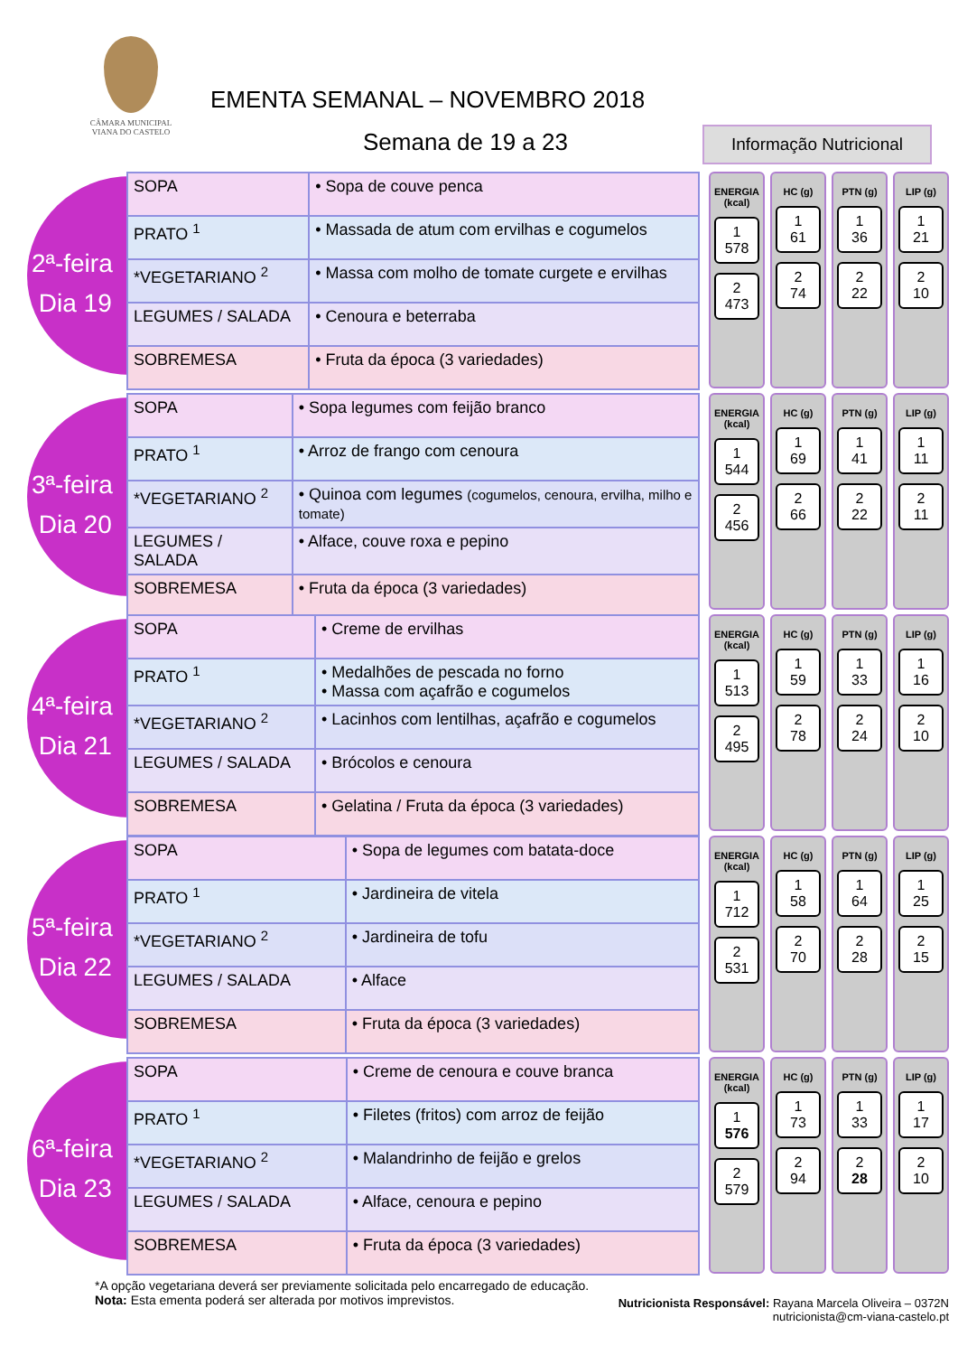CÂMARA MUNICIPAL
VIANA DO CASTELO
EMENTA SEMANAL – NOVEMBRO 2018
Semana de 19 a 23
Informação Nutricional
2ª-feira
Dia 19
| SOPA | • Sopa de couve penca |
| PRATO <sup>1</sup> | • Massada de atum com ervilhas e cogumelos |
| *VEGETARIANO <sup>2</sup> | • Massa com molho de tomate curgete e ervilhas |
| LEGUMES / SALADA | • Cenoura e beterraba |
| SOBREMESA | • Fruta da época (3 variedades) |
ENERGIA (kcal)
1
578
2
473
HC (g)
1
61
2
74
PTN (g)
1
36
2
22
LIP (g)
1
21
2
10
3ª-feira
Dia 20
| SOPA | • Sopa legumes com feijão branco |
| PRATO <sup>1</sup> | • Arroz de frango com cenoura |
| *VEGETARIANO <sup>2</sup> | • Quinoa com legumes (cogumelos, cenoura, ervilha, milho e tomate) |
| LEGUMES / SALADA | • Alface, couve roxa e pepino |
| SOBREMESA | • Fruta da época (3 variedades) |
ENERGIA (kcal)
1
544
2
456
HC (g)
1
69
2
66
PTN (g)
1
41
2
22
LIP (g)
1
11
2
11
4ª-feira
Dia 21
| SOPA | • Creme de ervilhas |
| PRATO <sup>1</sup> | • Medalhões de pescada no forno • Massa com açafrão e cogumelos |
| *VEGETARIANO <sup>2</sup> | • Lacinhos com lentilhas, açafrão e cogumelos |
| LEGUMES / SALADA | • Brócolos e cenoura |
| SOBREMESA | • Gelatina / Fruta da época (3 variedades) |
ENERGIA (kcal)
1
513
2
495
HC (g)
1
59
2
78
PTN (g)
1
33
2
24
LIP (g)
1
16
2
10
5ª-feira
Dia 22
| SOPA | • Sopa de legumes com batata-doce |
| PRATO <sup>1</sup> | • Jardineira de vitela |
| *VEGETARIANO <sup>2</sup> | • Jardineira de tofu |
| LEGUMES / SALADA | • Alface |
| SOBREMESA | • Fruta da época (3 variedades) |
ENERGIA (kcal)
1
712
2
531
HC (g)
1
58
2
70
PTN (g)
1
64
2
28
LIP (g)
1
25
2
15
6ª-feira
Dia 23
| SOPA | • Creme de cenoura e couve branca |
| PRATO <sup>1</sup> | • Filetes (fritos) com arroz de feijão |
| *VEGETARIANO <sup>2</sup> | • Malandrinho de feijão e grelos |
| LEGUMES / SALADA | • Alface, cenoura e pepino |
| SOBREMESA | • Fruta da época (3 variedades) |
ENERGIA (kcal)
1
576
2
579
HC (g)
1
73
2
94
PTN (g)
1
33
2
28
LIP (g)
1
17
2
10
*A opção vegetariana deverá ser previamente solicitada pelo encarregado de educação.
Nota: Esta ementa poderá ser alterada por motivos imprevistos.
Nutricionista Responsável: Rayana Marcela Oliveira – 0372N
nutricionista@cm-viana-castelo.pt